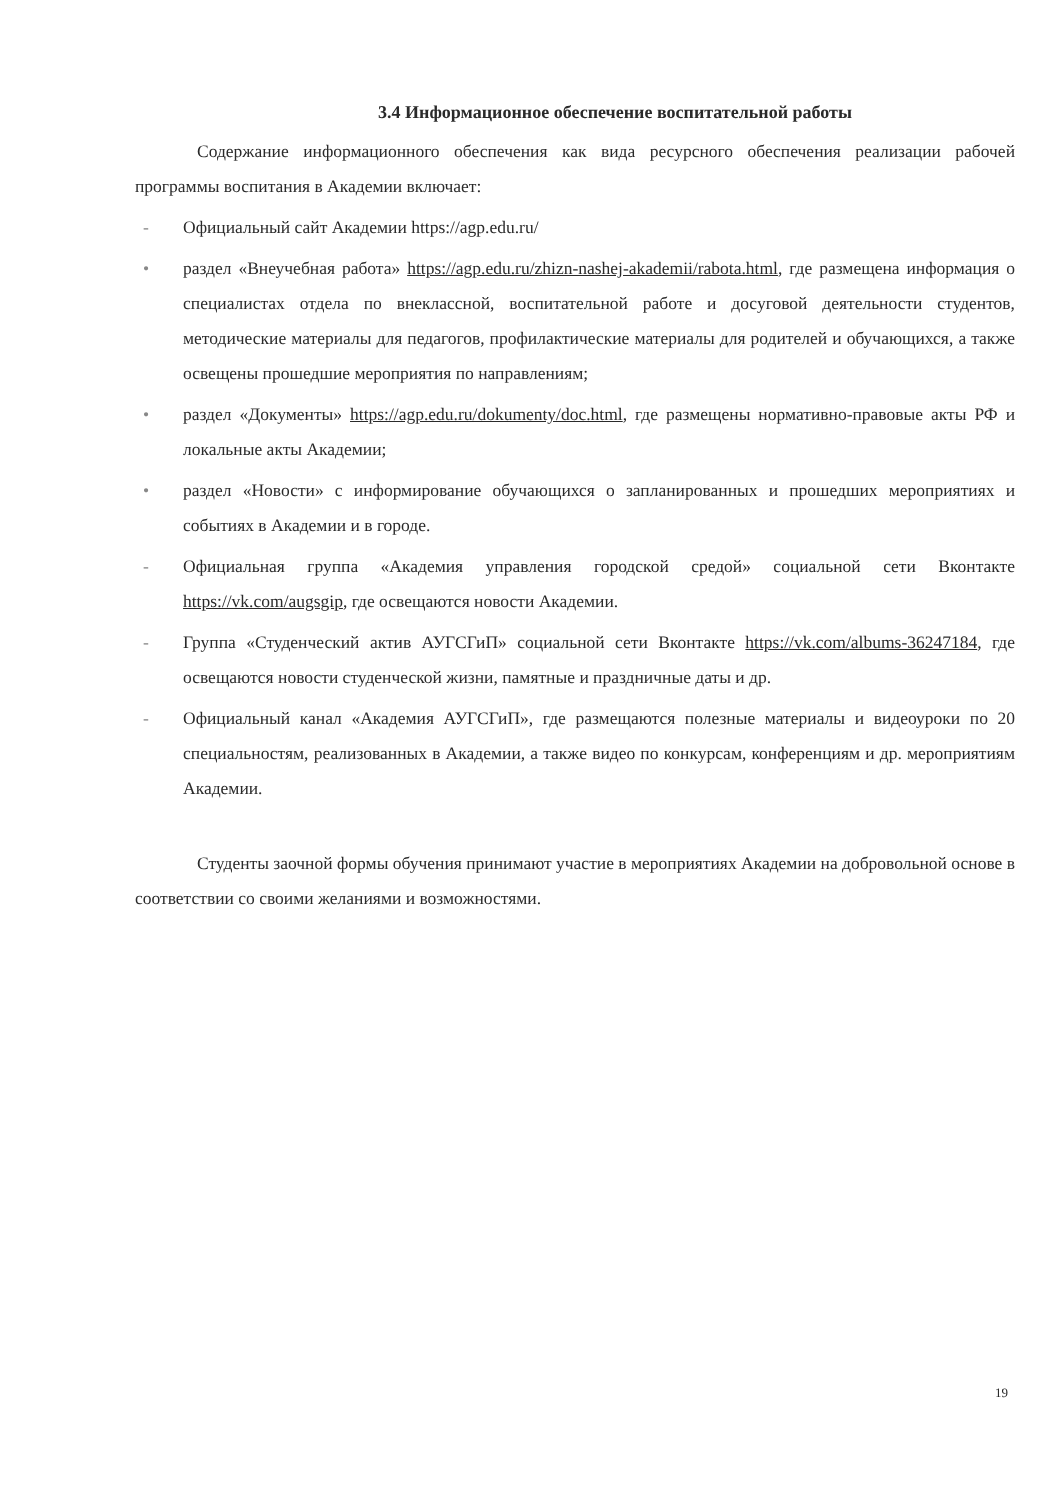3.4 Информационное обеспечение воспитательной работы
Содержание информационного обеспечения как вида ресурсного обеспечения реализации рабочей программы воспитания в Академии включает:
- Официальный сайт Академии https://agp.edu.ru/
• раздел «Внеучебная работа» https://agp.edu.ru/zhizn-nashej-akademii/rabota.html, где размещена информация о специалистах отдела по внеклассной, воспитательной работе и досуговой деятельности студентов, методические материалы для педагогов, профилактические материалы для родителей и обучающихся, а также освещены прошедшие мероприятия по направлениям;
• раздел «Документы» https://agp.edu.ru/dokumenty/doc.html, где размещены нормативно-правовые акты РФ и локальные акты Академии;
• раздел «Новости» с информирование обучающихся о запланированных и прошедших мероприятиях и событиях в Академии и в городе.
- Официальная группа «Академия управления городской средой» социальной сети Вконтакте https://vk.com/augsgip, где освещаются новости Академии.
- Группа «Студенческий актив АУГСГиП» социальной сети Вконтакте https://vk.com/albums-36247184, где освещаются новости студенческой жизни, памятные и праздничные даты и др.
- Официальный канал «Академия АУГСГиП», где размещаются полезные материалы и видеоуроки по 20 специальностям, реализованных в Академии, а также видео по конкурсам, конференциям и др. мероприятиям Академии.
Студенты заочной формы обучения принимают участие в мероприятиях Академии на добровольной основе в соответствии со своими желаниями и возможностями.
19